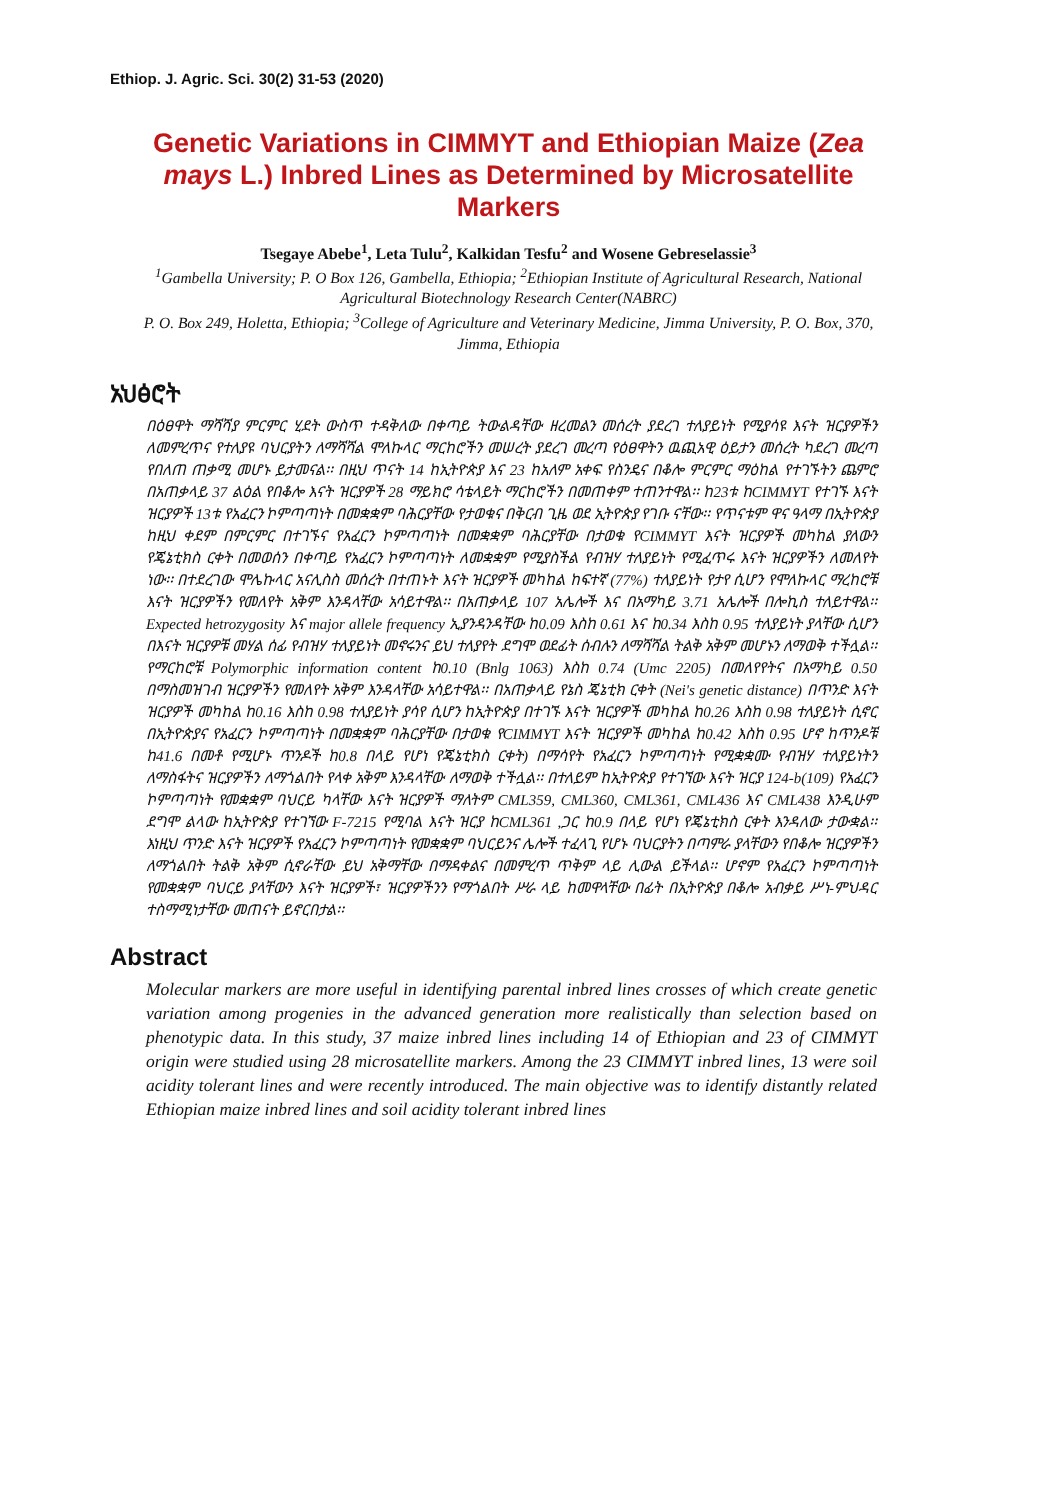Ethiop. J. Agric. Sci. 30(2) 31-53 (2020)
Genetic Variations in CIMMYT and Ethiopian Maize (Zea mays L.) Inbred Lines as Determined by Microsatellite Markers
Tsegaye Abebe<sup>1</sup>, Leta Tulu<sup>2</sup>, Kalkidan Tesfu<sup>2</sup> and Wosene Gebreselassie<sup>3</sup>
<sup>1</sup> Gambella University; P. O Box 126, Gambella, Ethiopia; <sup>2</sup>Ethiopian Institute of Agricultural Research, National Agricultural Biotechnology Research Center(NABRC)
P. O. Box 249, Holetta, Ethiopia; <sup>3</sup>College of Agriculture and Veterinary Medicine, Jimma University, P. O. Box, 370, Jimma, Ethiopia
አህፅሮት
በዕፀዋት ማሻሻያ ምርምር ሂደት ውስጥ ተዳቅለው በቀጣይ ትውልዳቸው ዘረመልን መሰረት ያደረገ ተለያይነት የሚያሳዩ እናት ዝርያዎችን ለመምረጥና የተለያዩ ባህርያትን ለማሻሻል ሞለኩላር ማርከሮችን መሠረት ያደረገ መረጣ የዕፀዋትን ዉጪአዊ ዕይታን መሰረት ካደረገ መረጣ የበለጠ ጠቃሚ መሆኑ ይታመናል፡፡ በዚህ ጥናት 14 ከኢትዮጵያ እና 23 ከአለም አቀፍ የስንዴና በቆሎ ምርምር ማዕከል የተገኙትን ጨምሮ በአጠቃላይ 37 ልዕል የበቆሎ እናት ዝርያዎች 28 ማይክሮ ሳቴላይት ማርከሮችን በመጠቀም ተጠንተዋል፡፡ ከ23ቱ ከCIMMYT የተገኙ እናት ዝርያዎች 13ቱ የአፈርን ኮምጣጣነት በመቋቋም ባሕርያቸው የታወቁና በቅርብ ጊዜ ወደ ኢትዮጵያ የገቡ ናቸው፡፡ የጥናቱም ዋና ዓላማ በኢትዮጵያ ከዚህ ቀደም በምርምር በተገኙና የአፈርን ኮምጣጣነት በመቋቋም ባሕርያቸው በታወቁ የCIMMYT እናት ዝርያዎች መካከል ያለውን የጄኔቲክስ ርቀት በመወሰን በቀጣይ የአፈርን ኮምጣጣነት ለመቋቋም የሚያስችል የብዝሃ ተለያይነት የሚፈጥሩ እናት ዝርያዎችን ለመለየት ነው፡፡ በተደረገው ሞሌኩላር አናሊስስ መሰረት በተጠኑት እናት ዝርያዎች መካከል ከፍተኛ (77%) ተለያይነት የታየ ሲሆን የሞለኩላር ማረከሮቹ እናት ዝርያዎችን የመለየት አቅም እንዳላቸው አሳይተዋል፡፡ በአጠቃላይ 107 አሌሎች እና በአማካይ 3.71 አሌሎች በሎኪስ ተለይተዋል፡፡ Expected hetrozygosity እና major allele frequency ኢያንዳንዳቸው ከ0.09 እስከ 0.61 እና ከ0.34 እስከ 0.95 ተለያይነት ያላቸው ሲሆን በእናት ዝርያዎቹ መሃል ሰፊ የብዝሃ ተለያይነት መኖሩንና ይህ ተለያየት ደግሞ ወደፊት ሰብሉን ለማሻሻል ትልቅ አቅም መሆኑን ለማወቅ ተችሏል፡፡ የማርከሮቹ Polymorphic information content ከ0.10 (Bnlg 1063) እስከ 0.74 (Umc 2205) በመለየየትና በአማካይ 0.50 በማስመዝገብ ዝርያዎችን የመለየት አቅም እንዳላቸው አሳይተዋል፡፡ በአጠቃላይ የኔስ ጄኔቲክ ርቀት (Nei's genetic distance) በጥንድ እናት ዝርያዎች መካከል ከ0.16 እስከ 0.98 ተለያይነት ያሳየ ሲሆን ከኢትዮጵያ በተገኙ እናት ዝርያዎች መካከል ከ0.26 እስከ 0.98 ተለያይነት ሲኖር በኢትዮጵያና የአፈርን ኮምጣጣነት በመቋቋም ባሕርያቸው በታወቁ የCIMMYT እናት ዝርያዎች መካከል ከ0.42 እስከ 0.95 ሆኖ ከጥንዶቹ ከ41.6 በመቶ የሚሆኑ ጥንዶች ከ0.8 በላይ የሆነ የጄኔቲክስ ርቀት) በማሳየት የአፈርን ኮምጣጣነት የሚቋቋሙ የብዝሃ ተለያይነትን ለማስፋትና ዝርያዎችን ለማጎልበት የላቀ አቅም እንዳላቸው ለማወቅ ተችሏል፡፡ በተለይም ከኢትዮጵያ የተገኘው እናት ዝርያ 124-b(109) የአፈርን ኮምጣጣነት የመቋቋም ባህርይ ካላቸው እናት ዝርያዎች ማለትም CML359, CML360, CML361, CML436 እና CML438 እንዲሁም ደግሞ ልላው ከኢትዮጵያ የተገኘው F-7215 የሚባል እናት ዝርያ ከCML361 ,ጋር ከ0.9 በላይ የሆነ የጄኔቲክስ ርቀት እንዳለው ታውቋል፡፡ እነዚህ ጥንድ እናት ዝርያዎች የአፈርን ኮምጣጣነት የመቋቋም ባህርይንና ሌሎች ተፈላጊ የሆኑ ባህርያትን በጣምራ ያላቸውን የበቆሎ ዝርያዎችን ለማጎልበት ትልቅ አቅም ሲኖራቸው ይህ አቅማቸው በማዳቀልና በመምረጥ ጥቅም ላይ ሊውል ይችላል፡፡ ሆኖም የአፈርን ኮምጣጣነት የመቋቋም ባህርይ ያላቸውን እናት ዝርያዎች፣ ዝርያዎችንን የማጎልበት ሥራ ላይ ከመዋላቸው በፊት በኢትዮጵያ በቆሎ አብቃይ ሥነ-ምህዳር ተስማሚነታቸው መጠናት ይኖርበታል፡፡
Abstract
Molecular markers are more useful in identifying parental inbred lines crosses of which create genetic variation among progenies in the advanced generation more realistically than selection based on phenotypic data. In this study, 37 maize inbred lines including 14 of Ethiopian and 23 of CIMMYT origin were studied using 28 microsatellite markers. Among the 23 CIMMYT inbred lines, 13 were soil acidity tolerant lines and were recently introduced. The main objective was to identify distantly related Ethiopian maize inbred lines and soil acidity tolerant inbred lines